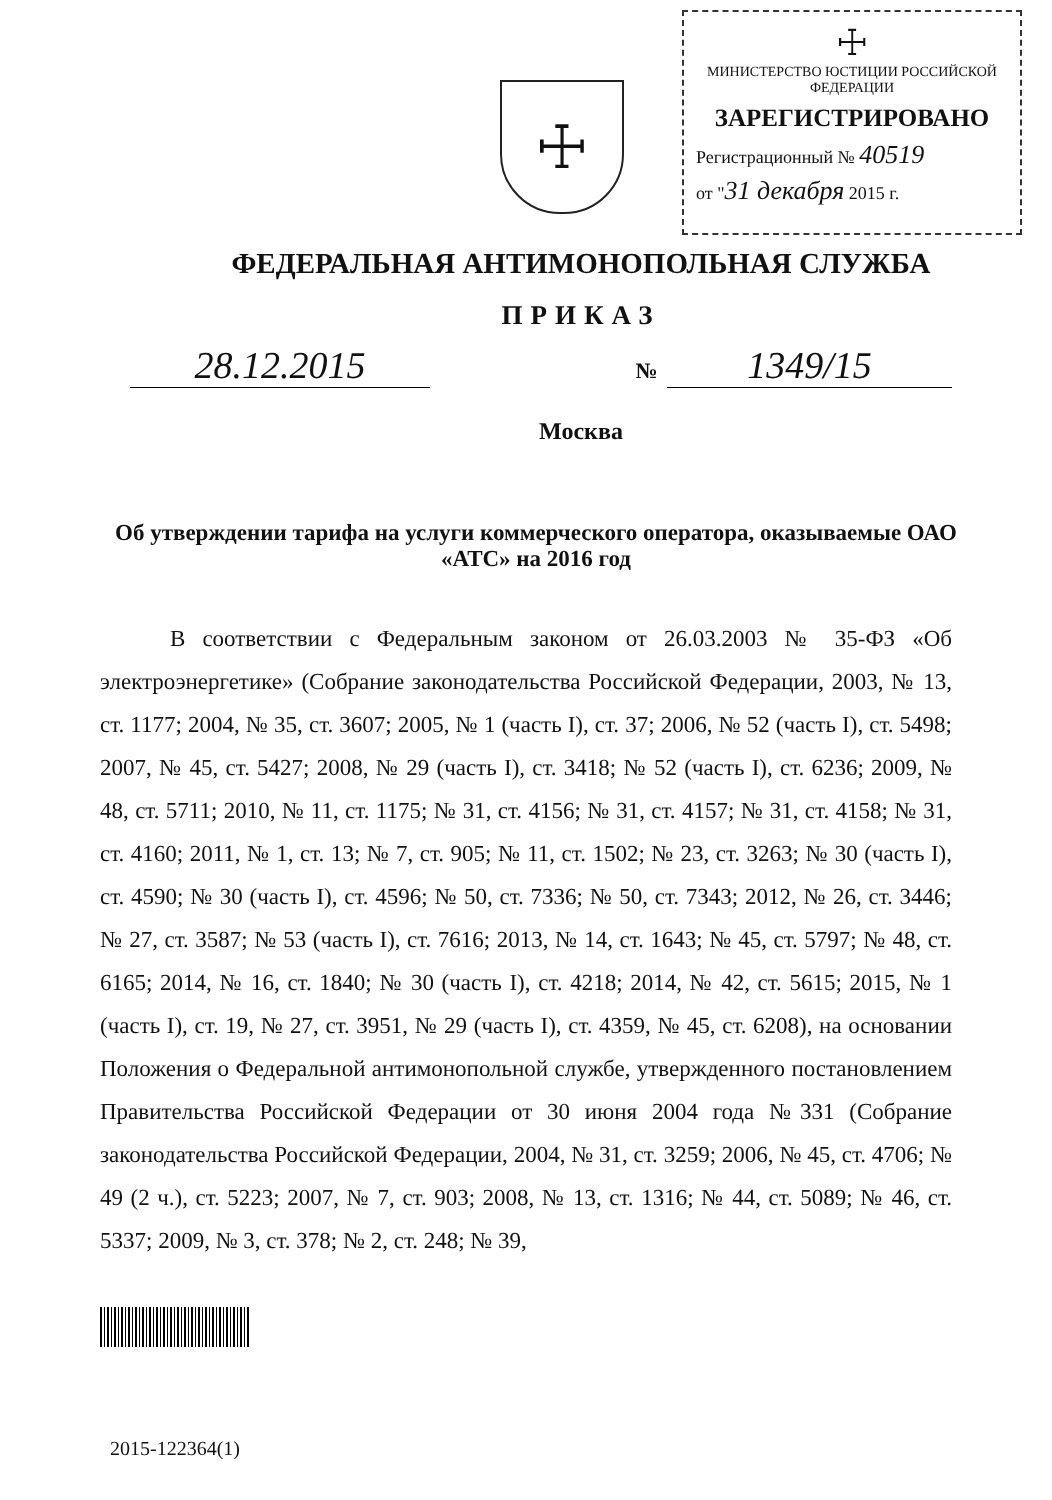☩
☩
МИНИСТЕРСТВО ЮСТИЦИИ РОССИЙСКОЙ ФЕДЕРАЦИИ
ЗАРЕГИСТРИРОВАНО
Регистрационный № 40519
от "31 декабря 2015 г.
ФЕДЕРАЛЬНАЯ АНТИМОНОПОЛЬНАЯ СЛУЖБА
ПРИКАЗ
28.12.2015
№ 1349/15
Москва
Об утверждении тарифа на услуги коммерческого оператора, оказываемые ОАО «АТС» на 2016 год
В соответствии с Федеральным законом от 26.03.2003 № 35-ФЗ «Об электроэнергетике» (Собрание законодательства Российской Федерации, 2003, № 13, ст. 1177; 2004, № 35, ст. 3607; 2005, № 1 (часть I), ст. 37; 2006, № 52 (часть I), ст. 5498; 2007, № 45, ст. 5427; 2008, № 29 (часть I), ст. 3418; № 52 (часть I), ст. 6236; 2009, № 48, ст. 5711; 2010, № 11, ст. 1175; № 31, ст. 4156; № 31, ст. 4157; № 31, ст. 4158; № 31, ст. 4160; 2011, № 1, ст. 13; № 7, ст. 905; № 11, ст. 1502; № 23, ст. 3263; № 30 (часть I), ст. 4590; № 30 (часть I), ст. 4596; № 50, ст. 7336; № 50, ст. 7343; 2012, № 26, ст. 3446; № 27, ст. 3587; № 53 (часть I), ст. 7616; 2013, № 14, ст. 1643; № 45, ст. 5797; № 48, ст. 6165; 2014, № 16, ст. 1840; № 30 (часть I), ст. 4218; 2014, № 42, ст. 5615; 2015, № 1 (часть I), ст. 19, № 27, ст. 3951, № 29 (часть I), ст. 4359, № 45, ст. 6208), на основании Положения о Федеральной антимонопольной службе, утвержденного постановлением Правительства Российской Федерации от 30 июня 2004 года №331 (Собрание законодательства Российской Федерации, 2004, № 31, ст. 3259; 2006, № 45, ст. 4706; № 49 (2 ч.), ст. 5223; 2007, № 7, ст. 903; 2008, № 13, ст. 1316; № 44, ст. 5089; № 46, ст. 5337; 2009, № 3, ст. 378; № 2, ст. 248; № 39,
2015-122364(1)